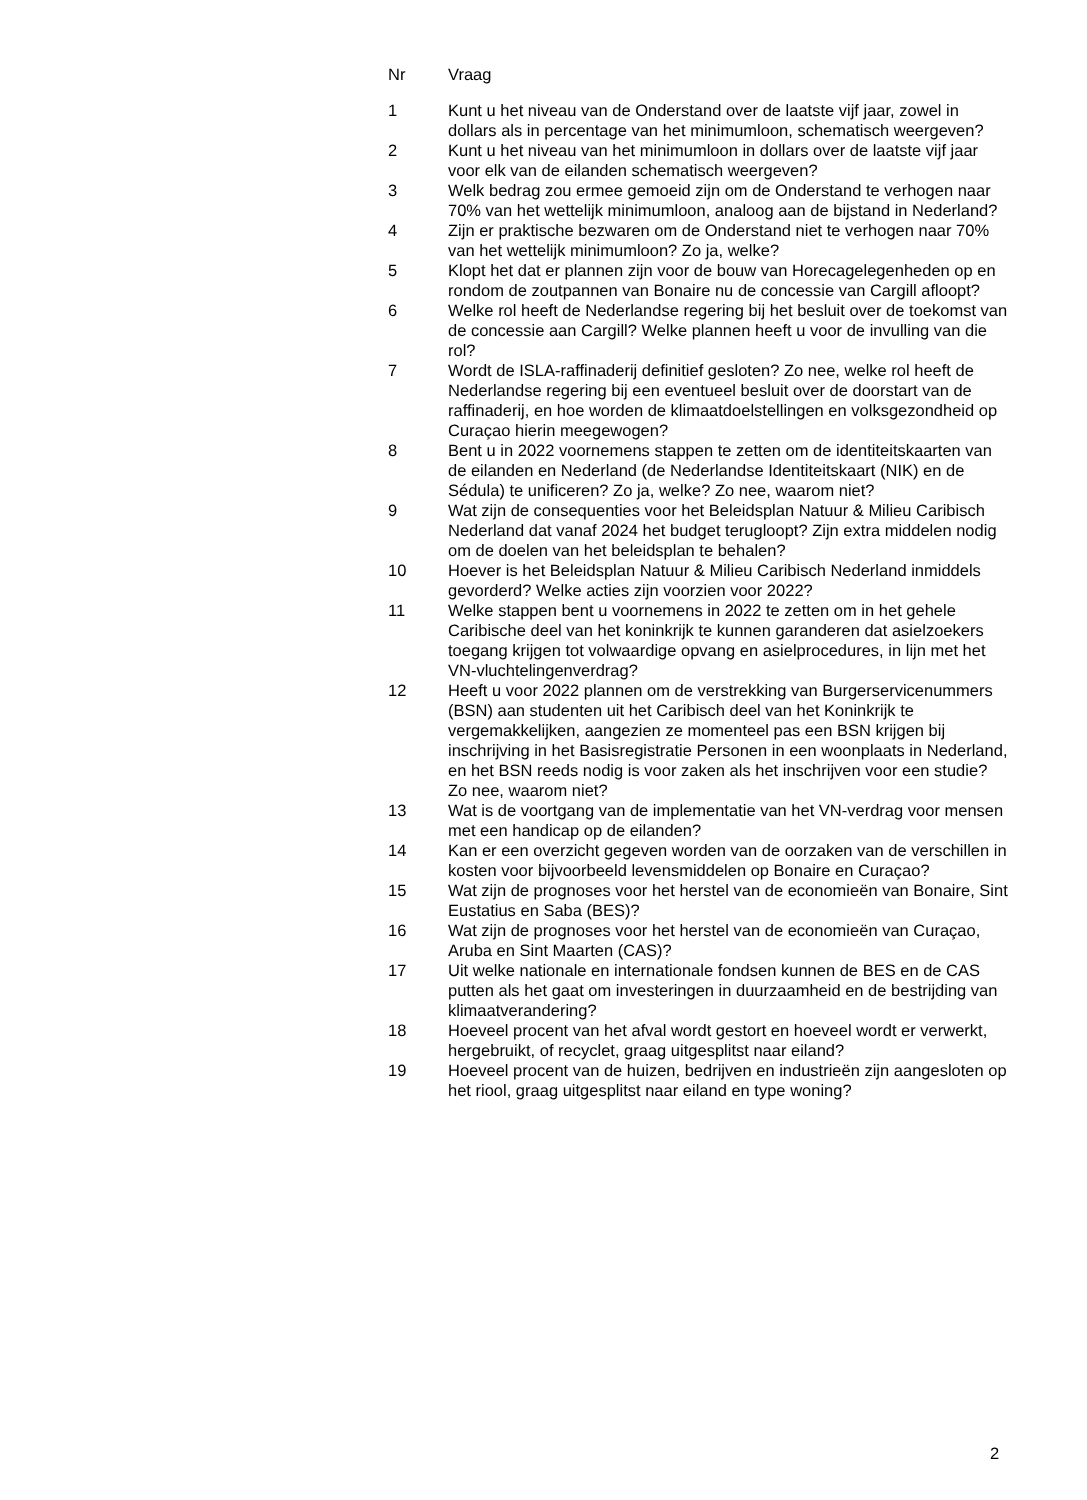| Nr | Vraag |
| --- | --- |
| 1 | Kunt u het niveau van de Onderstand over de laatste vijf jaar, zowel in dollars als in percentage van het minimumloon, schematisch weergeven? |
| 2 | Kunt u het niveau van het minimumloon in dollars over de laatste vijf jaar voor elk van de eilanden schematisch weergeven? |
| 3 | Welk bedrag zou ermee gemoeid zijn om de Onderstand te verhogen naar 70% van het wettelijk minimumloon, analoog aan de bijstand in Nederland? |
| 4 | Zijn er praktische bezwaren om de Onderstand niet te verhogen naar 70% van het wettelijk minimumloon? Zo ja, welke? |
| 5 | Klopt het dat er plannen zijn voor de bouw van Horecagelegenheden op en rondom de zoutpannen van Bonaire nu de concessie van Cargill afloopt? |
| 6 | Welke rol heeft de Nederlandse regering bij het besluit over de toekomst van de concessie aan Cargill? Welke plannen heeft u voor de invulling van die rol? |
| 7 | Wordt de ISLA-raffinaderij definitief gesloten? Zo nee, welke rol heeft de Nederlandse regering bij een eventueel besluit over de doorstart van de raffinaderij, en hoe worden de klimaatdoelstellingen en volksgezondheid op Curaçao hierin meegewogen? |
| 8 | Bent u in 2022 voornemens stappen te zetten om de identiteitskaarten van de eilanden en Nederland (de Nederlandse Identiteitskaart (NIK) en de Sédula) te unificeren? Zo ja, welke? Zo nee, waarom niet? |
| 9 | Wat zijn de consequenties voor het Beleidsplan Natuur & Milieu Caribisch Nederland dat vanaf 2024 het budget terugloopt? Zijn extra middelen nodig om de doelen van het beleidsplan te behalen? |
| 10 | Hoever is het Beleidsplan Natuur & Milieu Caribisch Nederland inmiddels gevorderd? Welke acties zijn voorzien voor 2022? |
| 11 | Welke stappen bent u voornemens in 2022 te zetten om in het gehele Caribische deel van het koninkrijk te kunnen garanderen dat asielzoekers toegang krijgen tot volwaardige opvang en asielprocedures, in lijn met het VN-vluchtelingenverdrag? |
| 12 | Heeft u voor 2022 plannen om de verstrekking van Burgerservicenummers (BSN) aan studenten uit het Caribisch deel van het Koninkrijk te vergemakkelijken, aangezien ze momenteel pas een BSN krijgen bij inschrijving in het Basisregistratie Personen in een woonplaats in Nederland, en het BSN reeds nodig is voor zaken als het inschrijven voor een studie? Zo nee, waarom niet? |
| 13 | Wat is de voortgang van de implementatie van het VN-verdrag voor mensen met een handicap op de eilanden? |
| 14 | Kan er een overzicht gegeven worden van de oorzaken van de verschillen in kosten voor bijvoorbeeld levensmiddelen op Bonaire en Curaçao? |
| 15 | Wat zijn de prognoses voor het herstel van de economieën van Bonaire, Sint Eustatius en Saba (BES)? |
| 16 | Wat zijn de prognoses voor het herstel van de economieën van Curaçao, Aruba en Sint Maarten (CAS)? |
| 17 | Uit welke nationale en internationale fondsen kunnen de BES en de CAS putten als het gaat om investeringen in duurzaamheid en de bestrijding van klimaatverandering? |
| 18 | Hoeveel procent van het afval wordt gestort en hoeveel wordt er verwerkt, hergebruikt, of recyclet, graag uitgesplitst naar eiland? |
| 19 | Hoeveel procent van de huizen, bedrijven en industrieën zijn aangesloten op het riool, graag uitgesplitst naar eiland en type woning? |
2